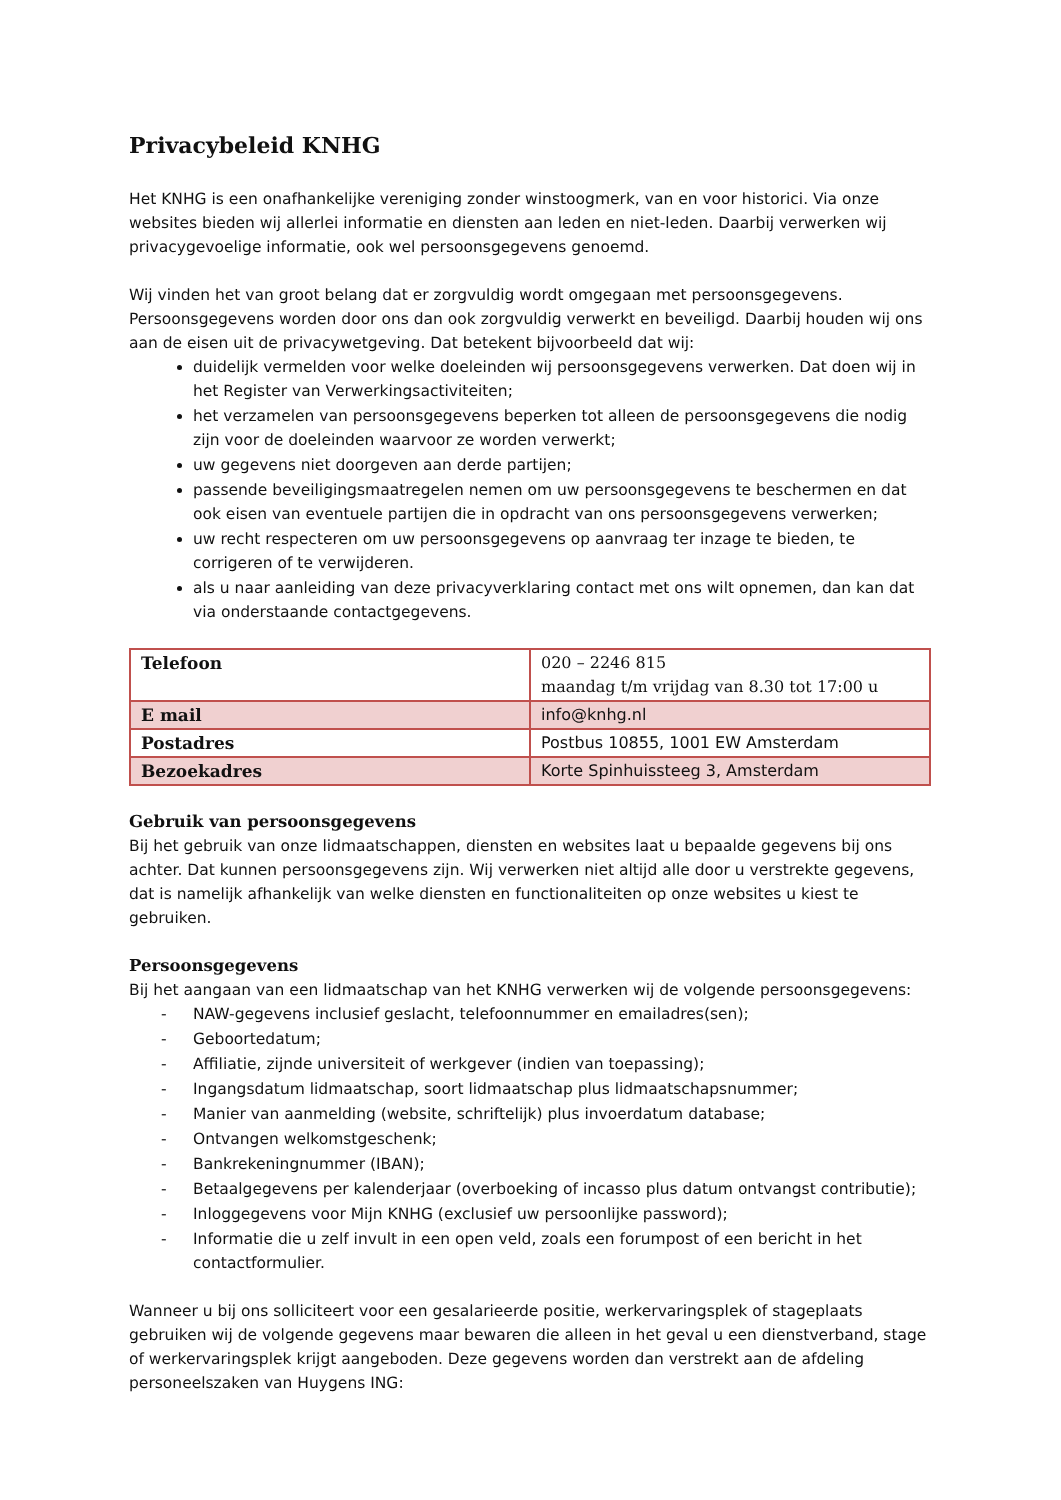Privacybeleid KNHG
Het KNHG is een onafhankelijke vereniging zonder winstoogmerk, van en voor historici. Via onze websites bieden wij allerlei informatie en diensten aan leden en niet-leden. Daarbij verwerken wij privacygevoelige informatie, ook wel persoonsgegevens genoemd.
Wij vinden het van groot belang dat er zorgvuldig wordt omgegaan met persoonsgegevens. Persoonsgegevens worden door ons dan ook zorgvuldig verwerkt en beveiligd. Daarbij houden wij ons aan de eisen uit de privacywetgeving. Dat betekent bijvoorbeeld dat wij:
duidelijk vermelden voor welke doeleinden wij persoonsgegevens verwerken. Dat doen wij in het Register van Verwerkingsactiviteiten;
het verzamelen van persoonsgegevens beperken tot alleen de persoonsgegevens die nodig zijn voor de doeleinden waarvoor ze worden verwerkt;
uw gegevens niet doorgeven aan derde partijen;
passende beveiligingsmaatregelen nemen om uw persoonsgegevens te beschermen en dat ook eisen van eventuele partijen die in opdracht van ons persoonsgegevens verwerken;
uw recht respecteren om uw persoonsgegevens op aanvraag ter inzage te bieden, te corrigeren of te verwijderen.
als u naar aanleiding van deze privacyverklaring contact met ons wilt opnemen, dan kan dat via onderstaande contactgegevens.
| Telefoon | 020 – 2246 815 maandag t/m vrijdag van 8.30 tot 17:00 u |
| E mail | info@knhg.nl |
| Postadres | Postbus 10855, 1001 EW Amsterdam |
| Bezoekadres | Korte Spinhuissteeg 3, Amsterdam |
Gebruik van persoonsgegevens
Bij het gebruik van onze lidmaatschappen, diensten en websites laat u bepaalde gegevens bij ons achter. Dat kunnen persoonsgegevens zijn. Wij verwerken niet altijd alle door u verstrekte gegevens, dat is namelijk afhankelijk van welke diensten en functionaliteiten op onze websites u kiest te gebruiken.
Persoonsgegevens
Bij het aangaan van een lidmaatschap van het KNHG verwerken wij de volgende persoonsgegevens:
- NAW-gegevens inclusief geslacht, telefoonnummer en emailadres(sen);
- Geboortedatum;
- Affiliatie, zijnde universiteit of werkgever (indien van toepassing);
- Ingangsdatum lidmaatschap, soort lidmaatschap plus lidmaatschapsnummer;
- Manier van aanmelding (website, schriftelijk) plus invoerdatum database;
- Ontvangen welkomstgeschenk;
- Bankrekeningnummer (IBAN);
- Betaalgegevens per kalenderjaar (overboeking of incasso plus datum ontvangst contributie);
- Inloggegevens voor Mijn KNHG (exclusief uw persoonlijke password);
- Informatie die u zelf invult in een open veld, zoals een forumpost of een bericht in het contactformulier.
Wanneer u bij ons solliciteert voor een gesalarieerde positie, werkervaringsplek of stageplaats gebruiken wij de volgende gegevens maar bewaren die alleen in het geval u een dienstverband, stage of werkervaringsplek krijgt aangeboden. Deze gegevens worden dan verstrekt aan de afdeling personeelszaken van Huygens ING: